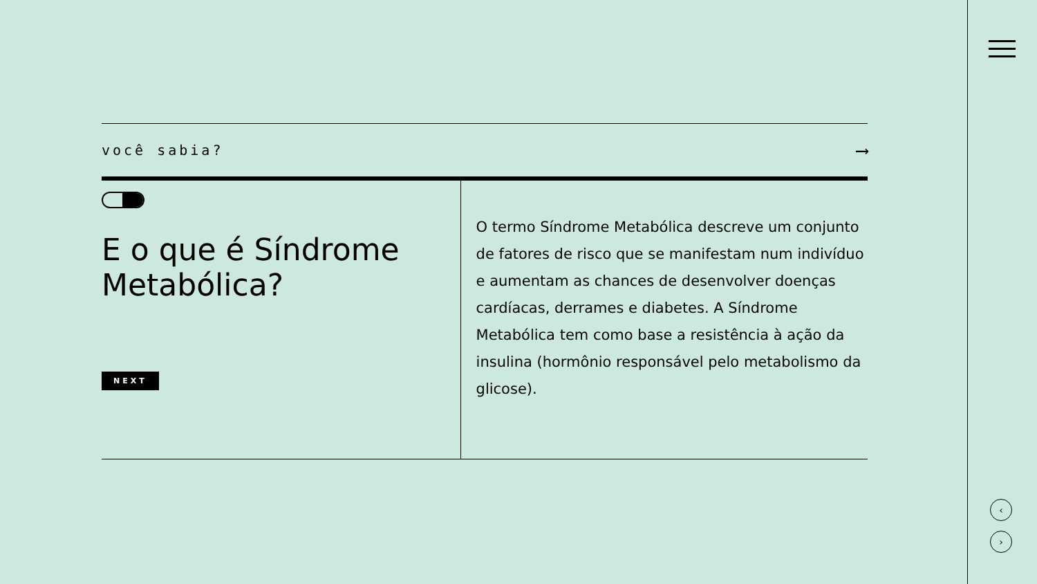‹
›
você sabia? ⟶
E o que é Síndrome Metabólica?
NEXT
O termo Síndrome Metabólica descreve um conjunto de fatores de risco que se manifestam num indivíduo e aumentam as chances de desenvolver doenças cardíacas, derrames e diabetes. A Síndrome Metabólica tem como base a resistência à ação da insulina (hormônio responsável pelo metabolismo da glicose).